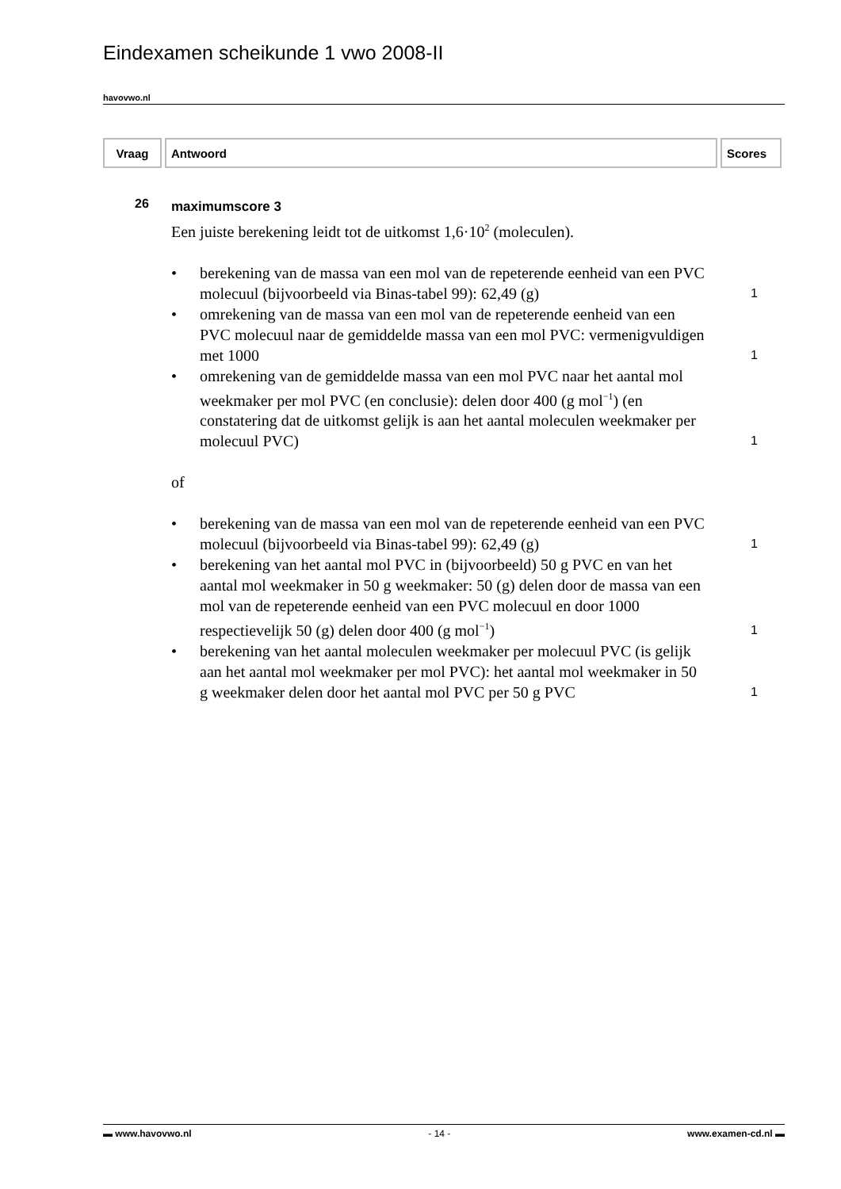Eindexamen scheikunde 1 vwo 2008-II
havovwo.nl
| Vraag | Antwoord | Scores |
| --- | --- | --- |
26
maximumscore 3
Een juiste berekening leidt tot de uitkomst 1,6·10<sup>2</sup> (moleculen).
• berekening van de massa van een mol van de repeterende eenheid van een PVC molecuul (bijvoorbeeld via Binas-tabel 99): 62,49 (g)
1
• omrekening van de massa van een mol van de repeterende eenheid van een PVC molecuul naar de gemiddelde massa van een mol PVC: vermenigvuldigen met 1000
1
• omrekening van de gemiddelde massa van een mol PVC naar het aantal mol weekmaker per mol PVC (en conclusie): delen door 400 (g mol<sup>−1</sup>) (en constatering dat de uitkomst gelijk is aan het aantal moleculen weekmaker per molecuul PVC)
1
of
• berekening van de massa van een mol van de repeterende eenheid van een PVC molecuul (bijvoorbeeld via Binas-tabel 99): 62,49 (g)
1
• berekening van het aantal mol PVC in (bijvoorbeeld) 50 g PVC en van het aantal mol weekmaker in 50 g weekmaker: 50 (g) delen door de massa van een mol van de repeterende eenheid van een PVC molecuul en door 1000 respectievelijk 50 (g) delen door 400 (g mol<sup>−1</sup>)
1
• berekening van het aantal moleculen weekmaker per molecuul PVC (is gelijk aan het aantal mol weekmaker per mol PVC): het aantal mol weekmaker in 50 g weekmaker delen door het aantal mol PVC per 50 g PVC
1
▬ www.havovwo.nl - 14 - www.examen-cd.nl ▬